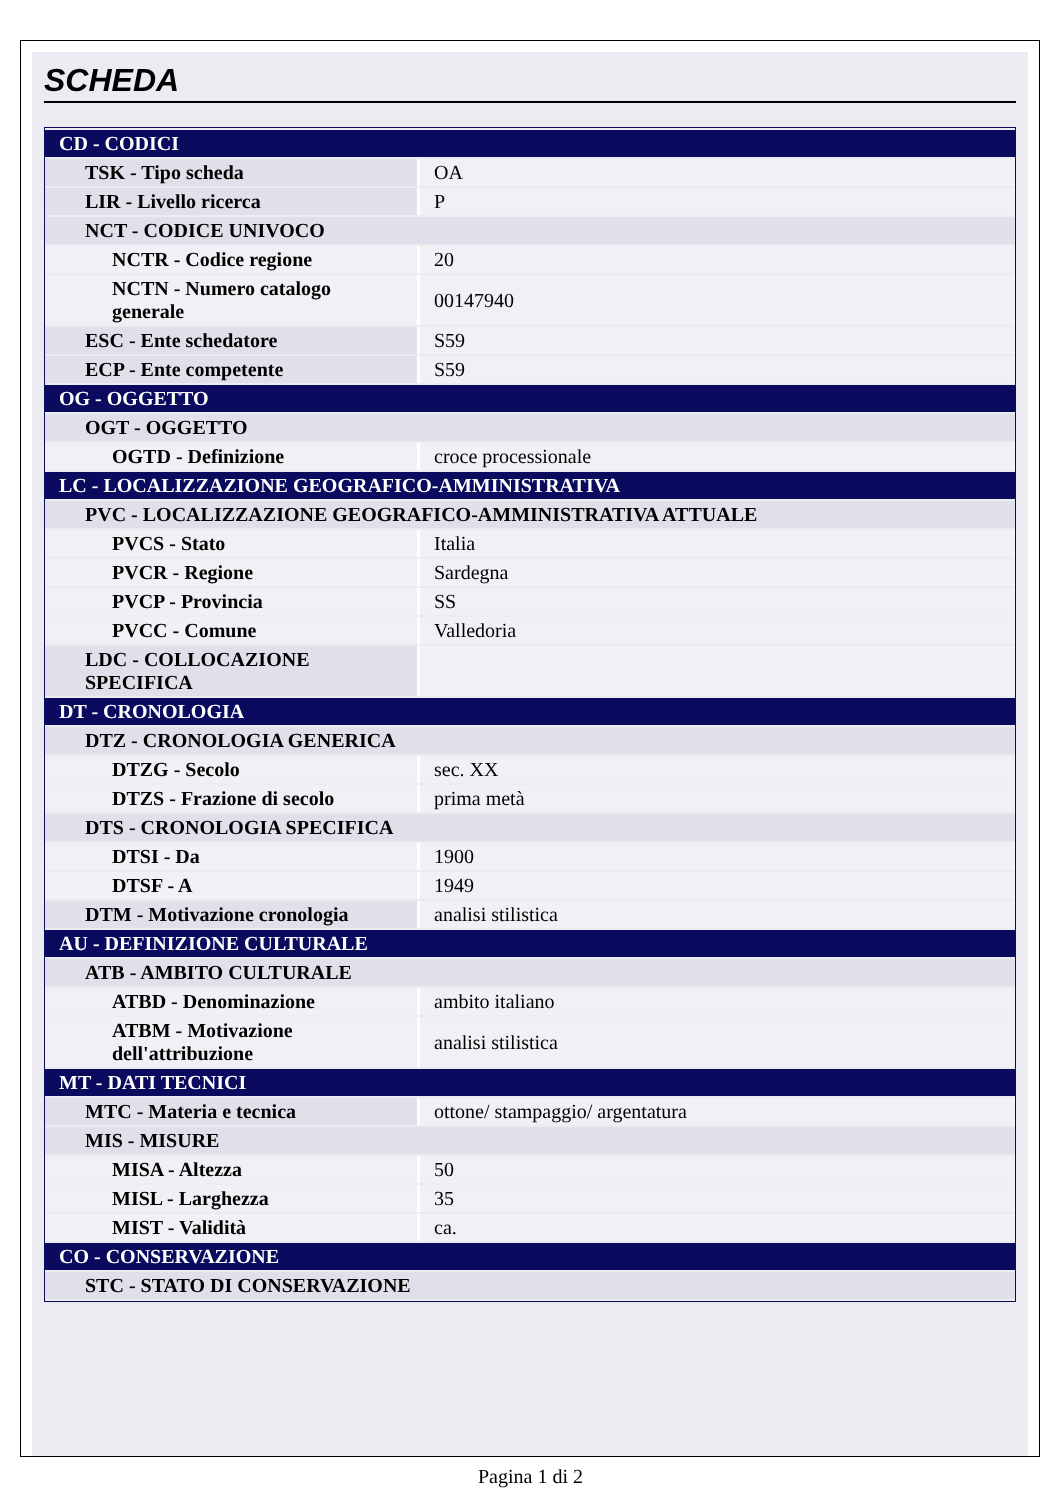SCHEDA
| CD - CODICI | |
| TSK - Tipo scheda | OA |
| LIR - Livello ricerca | P |
| NCT - CODICE UNIVOCO | |
| NCTR - Codice regione | 20 |
| NCTN - Numero catalogo generale | 00147940 |
| ESC - Ente schedatore | S59 |
| ECP - Ente competente | S59 |
| OG - OGGETTO | |
| OGT - OGGETTO | |
| OGTD - Definizione | croce processionale |
| LC - LOCALIZZAZIONE GEOGRAFICO-AMMINISTRATIVA | |
| PVC - LOCALIZZAZIONE GEOGRAFICO-AMMINISTRATIVA ATTUALE | |
| PVCS - Stato | Italia |
| PVCR - Regione | Sardegna |
| PVCP - Provincia | SS |
| PVCC - Comune | Valledoria |
| LDC - COLLOCAZIONE SPECIFICA | |
| DT - CRONOLOGIA | |
| DTZ - CRONOLOGIA GENERICA | |
| DTZG - Secolo | sec. XX |
| DTZS - Frazione di secolo | prima metà |
| DTS - CRONOLOGIA SPECIFICA | |
| DTSI - Da | 1900 |
| DTSF - A | 1949 |
| DTM - Motivazione cronologia | analisi stilistica |
| AU - DEFINIZIONE CULTURALE | |
| ATB - AMBITO CULTURALE | |
| ATBD - Denominazione | ambito italiano |
| ATBM - Motivazione dell'attribuzione | analisi stilistica |
| MT - DATI TECNICI | |
| MTC - Materia e tecnica | ottone/ stampaggio/ argentatura |
| MIS - MISURE | |
| MISA - Altezza | 50 |
| MISL - Larghezza | 35 |
| MIST - Validità | ca. |
| CO - CONSERVAZIONE | |
| STC - STATO DI CONSERVAZIONE | |
Pagina 1 di 2